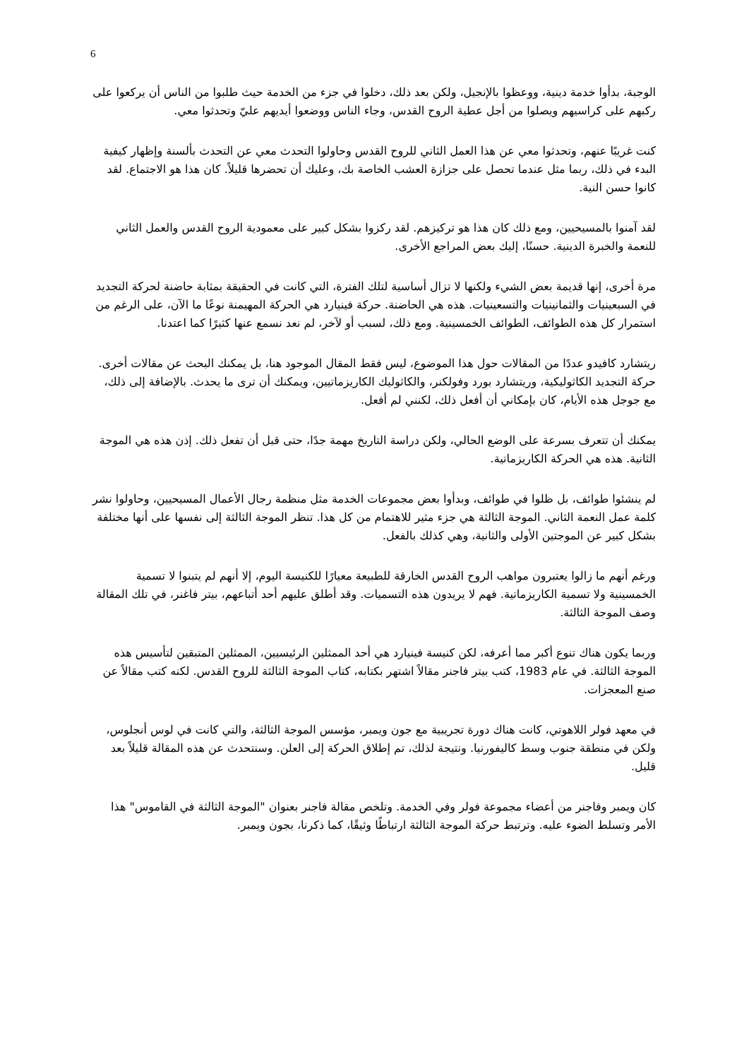6
الوجبة، بدأوا خدمة دينية، ووعظوا بالإنجيل، ولكن بعد ذلك، دخلوا في جزء من الخدمة حيث طلبوا من الناس أن يركعوا على ركبهم على كراسيهم ويصلوا من أجل عطية الروح القدس، وجاء الناس ووضعوا أيديهم عليّ وتحدثوا معي.
كنت غريبًا عنهم، وتحدثوا معي عن هذا العمل الثاني للروح القدس وحاولوا التحدث معي عن التحدث بألسنة وإظهار كيفية البدء في ذلك، ربما مثل عندما تحصل على جزازة العشب الخاصة بك، وعليك أن تحضرها قليلاً. كان هذا هو الاجتماع. لقد كانوا حسن النية.
لقد آمنوا بالمسيحيين، ومع ذلك كان هذا هو تركيزهم. لقد ركزوا بشكل كبير على معمودية الروح القدس والعمل الثاني للنعمة والخبرة الدينية. حسنًا، إليك بعض المراجع الأخرى.
مرة أخرى، إنها قديمة بعض الشيء ولكنها لا تزال أساسية لتلك الفترة، التي كانت في الحقيقة بمثابة حاضنة لحركة التجديد في السبعينيات والثمانينيات والتسعينيات. هذه هي الحاضنة. حركة فينيارد هي الحركة المهيمنة نوعًا ما الآن، على الرغم من استمرار كل هذه الطوائف، الطوائف الخمسينية. ومع ذلك، لسبب أو لآخر، لم نعد نسمع عنها كثيرًا كما اعتدنا.
ريتشارد كافيدو عددًا من المقالات حول هذا الموضوع، ليس فقط المقال الموجود هنا، بل يمكنك البحث عن مقالات أخرى. حركة التجديد الكاثوليكية، وريتشارد بورد وفولكنر، والكاثوليك الكاريزماتيين، ويمكنك أن ترى ما يحدث. بالإضافة إلى ذلك، مع جوجل هذه الأيام، كان بإمكاني أن أفعل ذلك، لكنني لم أفعل.
يمكنك أن تتعرف بسرعة على الوضع الحالي، ولكن دراسة التاريخ مهمة جدًا، حتى قبل أن تفعل ذلك. إذن هذه هي الموجة الثانية. هذه هي الحركة الكاريزماتية.
لم ينشئوا طوائف، بل ظلوا في طوائف، وبدأوا بعض مجموعات الخدمة مثل منظمة رجال الأعمال المسيحيين، وحاولوا نشر كلمة عمل النعمة الثاني. الموجة الثالثة هي جزء مثير للاهتمام من كل هذا. تنظر الموجة الثالثة إلى نفسها على أنها مختلفة بشكل كبير عن الموجتين الأولى والثانية، وهي كذلك بالفعل.
ورغم أنهم ما زالوا يعتبرون مواهب الروح القدس الخارقة للطبيعة معيارًا للكنيسة اليوم، إلا أنهم لم يتبنوا لا تسمية الخمسينية ولا تسمية الكاريزماتية. فهم لا يريدون هذه التسميات. وقد أطلق عليهم أحد أتباعهم، بيتر فاغنر، في تلك المقالة وصف الموجة الثالثة.
وربما يكون هناك تنوع أكبر مما أعرفه، لكن كنيسة فينيارد هي أحد الممثلين الرئيسيين، الممثلين المتبقين لتأسيس هذه الموجة الثالثة. في عام 1983، كتب بيتر فاجنر مقالاً اشتهر بكتابه، كتاب الموجة الثالثة للروح القدس. لكنه كتب مقالاً عن صنع المعجزات.
في معهد فولر اللاهوتي، كانت هناك دورة تجريبية مع جون ويمبر، مؤسس الموجة الثالثة، والتي كانت في لوس أنجلوس، ولكن في منطقة جنوب وسط كاليفورنيا. ونتيجة لذلك، تم إطلاق الحركة إلى العلن. وسنتحدث عن هذه المقالة قليلاً بعد قليل.
كان ويمبر وفاجنر من أعضاء مجموعة فولر وفي الخدمة. وتلخص مقالة فاجنر بعنوان "الموجة الثالثة في القاموس" هذا الأمر وتسلط الضوء عليه. وترتبط حركة الموجة الثالثة ارتباطًا وثيقًا، كما ذكرنا، بجون ويمبر.